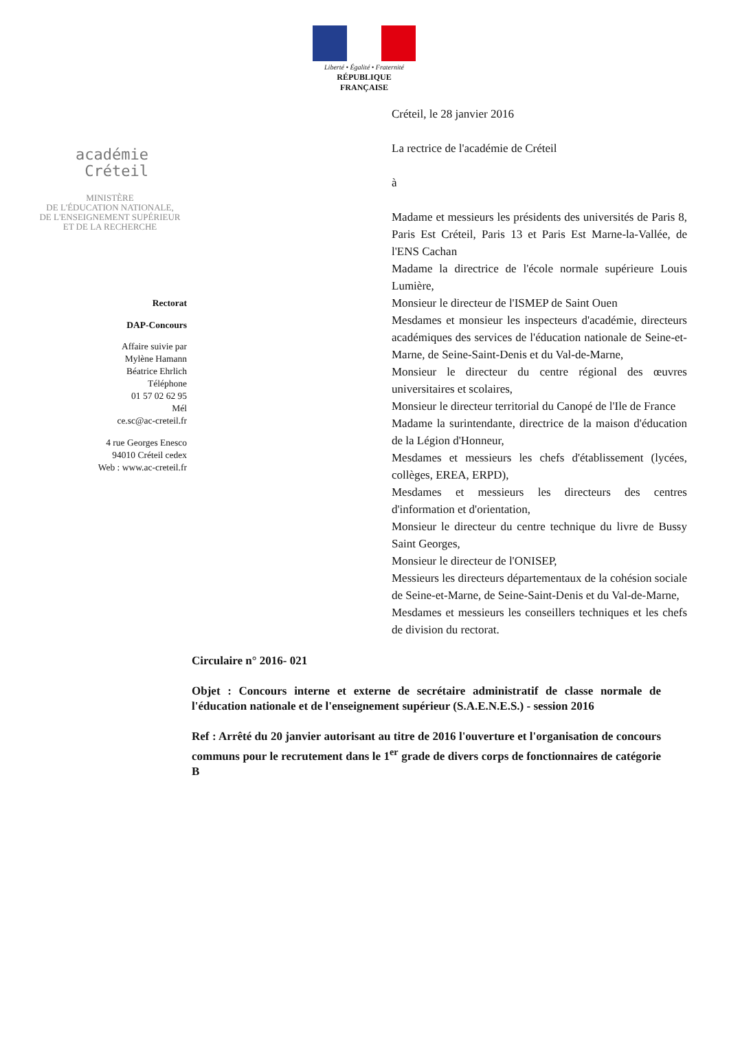Liberté • Égalité • Fraternité
RÉPUBLIQUE FRANÇAISE
académie
Créteil
MINISTÈRE
DE L'ÉDUCATION NATIONALE,
DE L'ENSEIGNEMENT SUPÉRIEUR
ET DE LA RECHERCHE
Rectorat
DAP-Concours
Affaire suivie par
Mylène Hamann
Béatrice Ehrlich
Téléphone
01 57 02 62 95
Mél
ce.sc@ac-creteil.fr
4 rue Georges Enesco
94010 Créteil cedex
Web : www.ac-creteil.fr
Créteil, le 28 janvier 2016
La rectrice de l'académie de Créteil
à
Madame et messieurs les présidents des universités de Paris 8, Paris Est Créteil, Paris 13 et Paris Est Marne-la-Vallée, de l'ENS Cachan
Madame la directrice de l'école normale supérieure Louis Lumière,
Monsieur le directeur de l'ISMEP de Saint Ouen
Mesdames et monsieur les inspecteurs d'académie, directeurs académiques des services de l'éducation nationale de Seine-et-Marne, de Seine-Saint-Denis et du Val-de-Marne,
Monsieur le directeur du centre régional des œuvres universitaires et scolaires,
Monsieur le directeur territorial du Canopé de l'Ile de France
Madame la surintendante, directrice de la maison d'éducation de la Légion d'Honneur,
Mesdames et messieurs les chefs d'établissement (lycées, collèges, EREA, ERPD),
Mesdames et messieurs les directeurs des centres d'information et d'orientation,
Monsieur le directeur du centre technique du livre de Bussy Saint Georges,
Monsieur le directeur de l'ONISEP,
Messieurs les directeurs départementaux de la cohésion sociale de Seine-et-Marne, de Seine-Saint-Denis et du Val-de-Marne,
Mesdames et messieurs les conseillers techniques et les chefs de division du rectorat.
Circulaire n° 2016- 021
Objet : Concours interne et externe de secrétaire administratif de classe normale de l'éducation nationale et de l'enseignement supérieur (S.A.E.N.E.S.) - session 2016
Ref : Arrêté du 20 janvier autorisant au titre de 2016 l'ouverture et l'organisation de concours communs pour le recrutement dans le 1<sup>er</sup> grade de divers corps de fonctionnaires de catégorie B